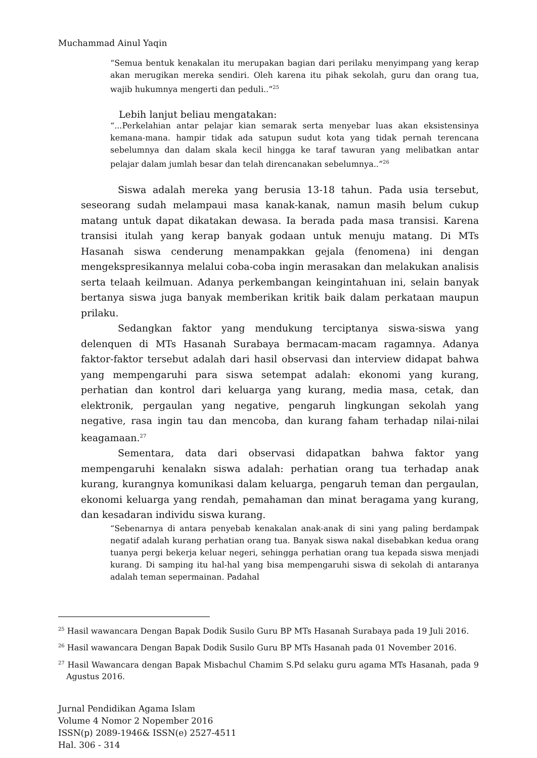Muchammad Ainul Yaqin
“Semua bentuk kenakalan itu merupakan bagian dari perilaku menyimpang yang kerap akan merugikan mereka sendiri. Oleh karena itu pihak sekolah, guru dan orang tua, wajib hukumnya mengerti dan peduli..”<sup>25</sup>
Lebih lanjut beliau mengatakan:
“...Perkelahian antar pelajar kian semarak serta menyebar luas akan eksistensinya kemana-mana. hampir tidak ada satupun sudut kota yang tidak pernah terencana sebelumnya dan dalam skala kecil hingga ke taraf tawuran yang melibatkan antar pelajar dalam jumlah besar dan telah direncanakan sebelumnya..”<sup>26</sup>
Siswa adalah mereka yang berusia 13-18 tahun. Pada usia tersebut, seseorang sudah melampaui masa kanak-kanak, namun masih belum cukup matang untuk dapat dikatakan dewasa. Ia berada pada masa transisi. Karena transisi itulah yang kerap banyak godaan untuk menuju matang. Di MTs Hasanah siswa cenderung menampakkan gejala (fenomena) ini dengan mengekspresikannya melalui coba-coba ingin merasakan dan melakukan analisis serta telaah keilmuan. Adanya perkembangan keingintahuan ini, selain banyak bertanya siswa juga banyak memberikan kritik baik dalam perkataan maupun prilaku.
Sedangkan faktor yang mendukung terciptanya siswa-siswa yang delenquen di MTs Hasanah Surabaya bermacam-macam ragamnya. Adanya faktor-faktor tersebut adalah dari hasil observasi dan interview didapat bahwa yang mempengaruhi para siswa setempat adalah: ekonomi yang kurang, perhatian dan kontrol dari keluarga yang kurang, media masa, cetak, dan elektronik, pergaulan yang negative, pengaruh lingkungan sekolah yang negative, rasa ingin tau dan mencoba, dan kurang faham terhadap nilai-nilai keagamaan.<sup>27</sup>
Sementara, data dari observasi didapatkan bahwa faktor yang mempengaruhi kenalakn siswa adalah: perhatian orang tua terhadap anak kurang, kurangnya komunikasi dalam keluarga, pengaruh teman dan pergaulan, ekonomi keluarga yang rendah, pemahaman dan minat beragama yang kurang, dan kesadaran individu siswa kurang.
“Sebenarnya di antara penyebab kenakalan anak-anak di sini yang paling berdampak negatif adalah kurang perhatian orang tua. Banyak siswa nakal disebabkan kedua orang tuanya pergi bekerja keluar negeri, sehingga perhatian orang tua kepada siswa menjadi kurang. Di samping itu hal-hal yang bisa mempengaruhi siswa di sekolah di antaranya adalah teman sepermainan. Padahal
<sup>25</sup> Hasil wawancara Dengan Bapak Dodik Susilo Guru BP MTs Hasanah Surabaya pada 19 Juli 2016.
<sup>26</sup> Hasil wawancara Dengan Bapak Dodik Susilo Guru BP MTs Hasanah pada 01 November 2016.
<sup>27</sup> Hasil Wawancara dengan Bapak Misbachul Chamim S.Pd selaku guru agama MTs Hasanah, pada 9 Agustus 2016.
Jurnal Pendidikan Agama Islam
Volume 4 Nomor 2 Nopember 2016
ISSN(p) 2089-1946& ISSN(e) 2527-4511
Hal. 306 - 314